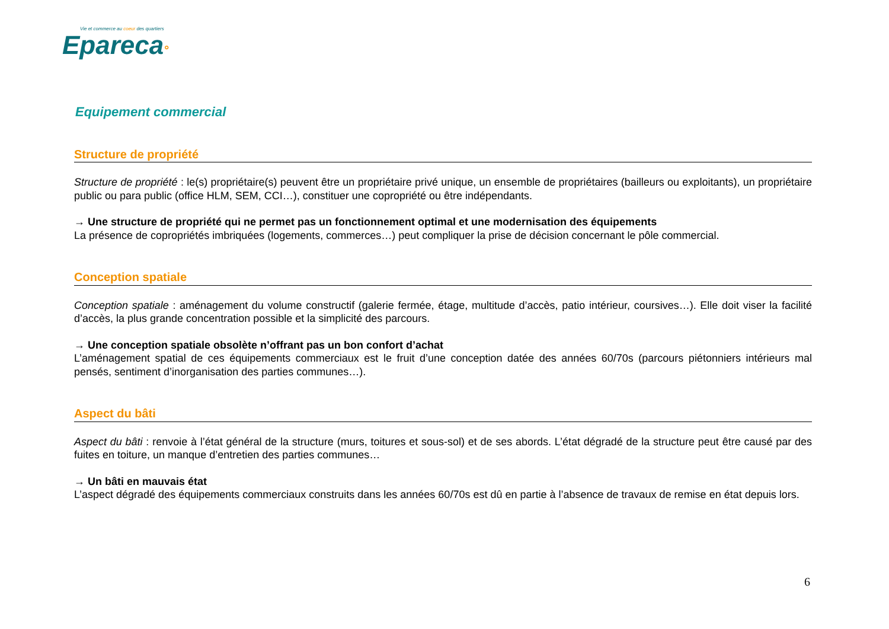Vie et commerce au coeur des quartiers
Epareca°
Equipement commercial
Structure de propriété
Structure de propriété : le(s) propriétaire(s) peuvent être un propriétaire privé unique, un ensemble de propriétaires (bailleurs ou exploitants), un propriétaire public ou para public (office HLM, SEM, CCI…), constituer une copropriété ou être indépendants.
→ Une structure de propriété qui ne permet pas un fonctionnement optimal et une modernisation des équipements
La présence de copropriétés imbriquées (logements, commerces…) peut compliquer la prise de décision concernant le pôle commercial.
Conception spatiale
Conception spatiale : aménagement du volume constructif (galerie fermée, étage, multitude d’accès, patio intérieur, coursives…). Elle doit viser la facilité d’accès, la plus grande concentration possible et la simplicité des parcours.
→ Une conception spatiale obsolète n’offrant pas un bon confort d’achat
L’aménagement spatial de ces équipements commerciaux est le fruit d’une conception datée des années 60/70s (parcours piétonniers intérieurs mal pensés, sentiment d’inorganisation des parties communes…).
Aspect du bâti
Aspect du bâti : renvoie à l’état général de la structure (murs, toitures et sous-sol) et de ses abords. L’état dégradé de la structure peut être causé par des fuites en toiture, un manque d’entretien des parties communes…
→ Un bâti en mauvais état
L’aspect dégradé des équipements commerciaux construits dans les années 60/70s est dû en partie à l’absence de travaux de remise en état depuis lors.
6